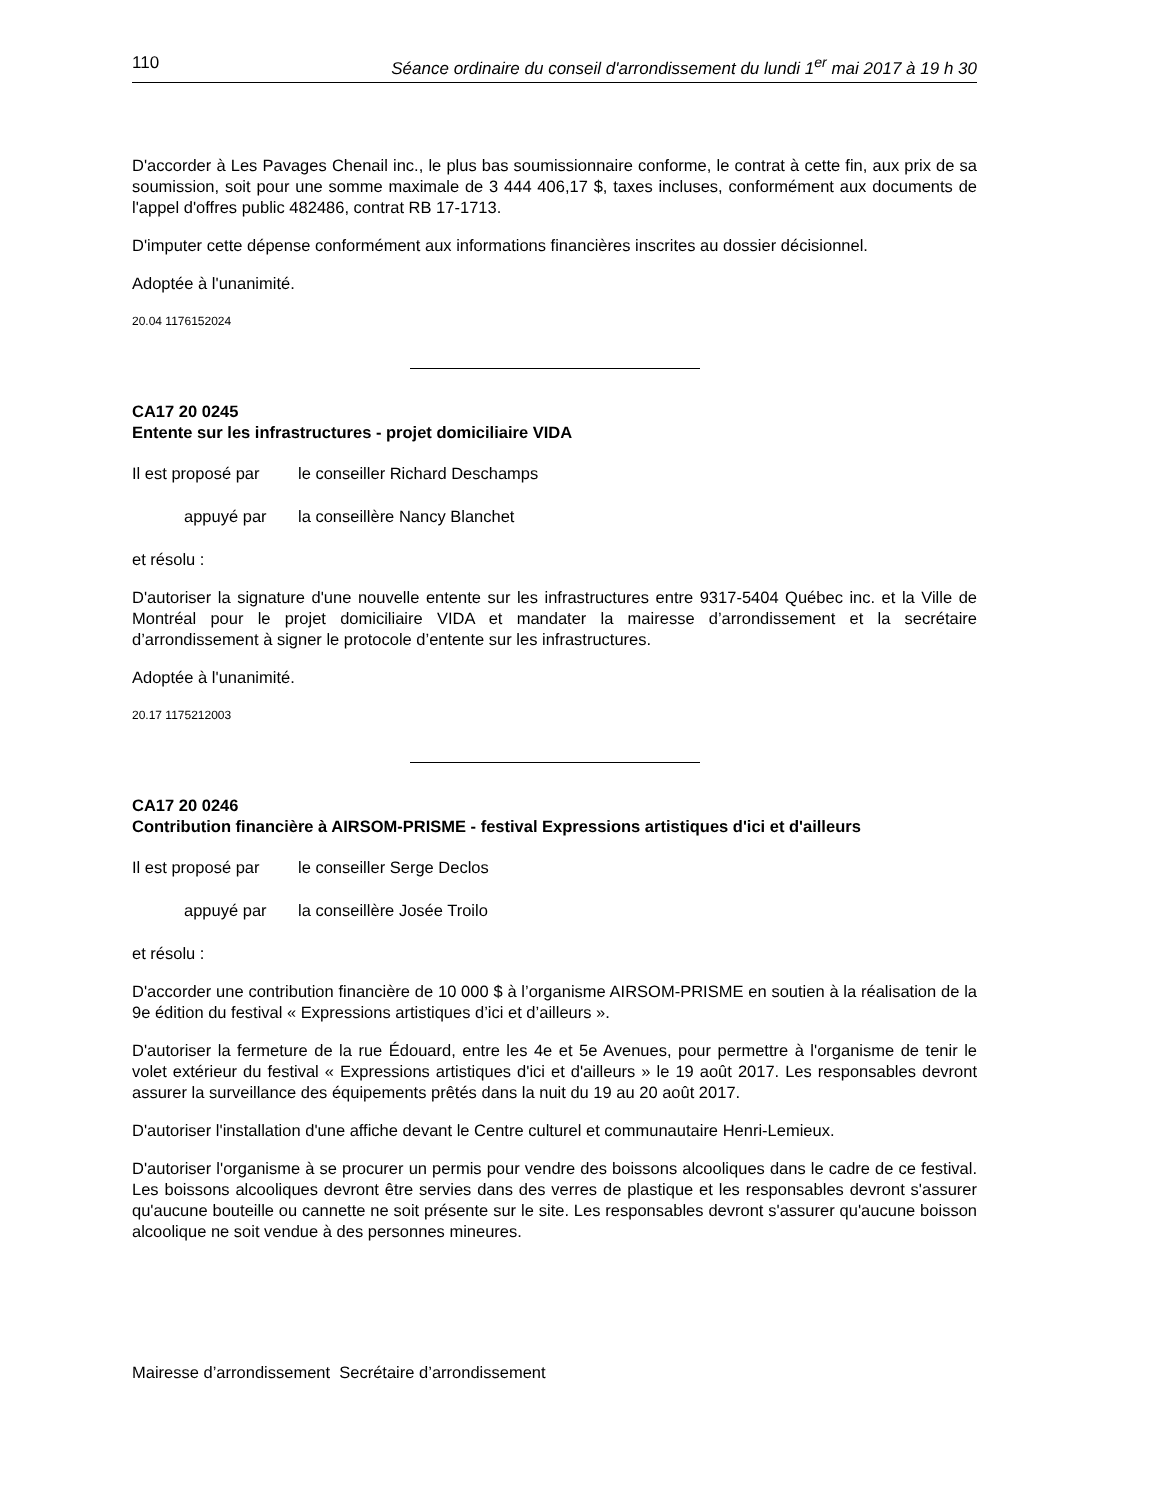110 Séance ordinaire du conseil d'arrondissement du lundi 1<sup>er</sup> mai 2017 à 19 h 30
D'accorder à Les Pavages Chenail inc., le plus bas soumissionnaire conforme, le contrat à cette fin, aux prix de sa soumission, soit pour une somme maximale de 3 444 406,17 $, taxes incluses, conformément aux documents de l'appel d'offres public 482486, contrat RB 17-1713.
D'imputer cette dépense conformément aux informations financières inscrites au dossier décisionnel.
Adoptée à l'unanimité.
20.04 1176152024
CA17 20 0245
Entente sur les infrastructures - projet domiciliaire VIDA
Il est proposé par le conseiller Richard Deschamps
appuyé par la conseillère Nancy Blanchet
et résolu :
D'autoriser la signature d'une nouvelle entente sur les infrastructures entre 9317-5404 Québec inc. et la Ville de Montréal pour le projet domiciliaire VIDA et mandater la mairesse d’arrondissement et la secrétaire d’arrondissement à signer le protocole d’entente sur les infrastructures.
Adoptée à l'unanimité.
20.17 1175212003
CA17 20 0246
Contribution financière à AIRSOM-PRISME - festival Expressions artistiques d'ici et d'ailleurs
Il est proposé par le conseiller Serge Declos
appuyé par la conseillère Josée Troilo
et résolu :
D'accorder une contribution financière de 10 000 $ à l’organisme AIRSOM-PRISME en soutien à la réalisation de la 9e édition du festival « Expressions artistiques d’ici et d’ailleurs ».
D'autoriser la fermeture de la rue Édouard, entre les 4e et 5e Avenues, pour permettre à l'organisme de tenir le volet extérieur du festival « Expressions artistiques d'ici et d'ailleurs » le 19 août 2017. Les responsables devront assurer la surveillance des équipements prêtés dans la nuit du 19 au 20 août 2017.
D'autoriser l'installation d'une affiche devant le Centre culturel et communautaire Henri-Lemieux.
D'autoriser l'organisme à se procurer un permis pour vendre des boissons alcooliques dans le cadre de ce festival. Les boissons alcooliques devront être servies dans des verres de plastique et les responsables devront s'assurer qu'aucune bouteille ou cannette ne soit présente sur le site. Les responsables devront s'assurer qu'aucune boisson alcoolique ne soit vendue à des personnes mineures.
Mairesse d’arrondissement Secrétaire d’arrondissement